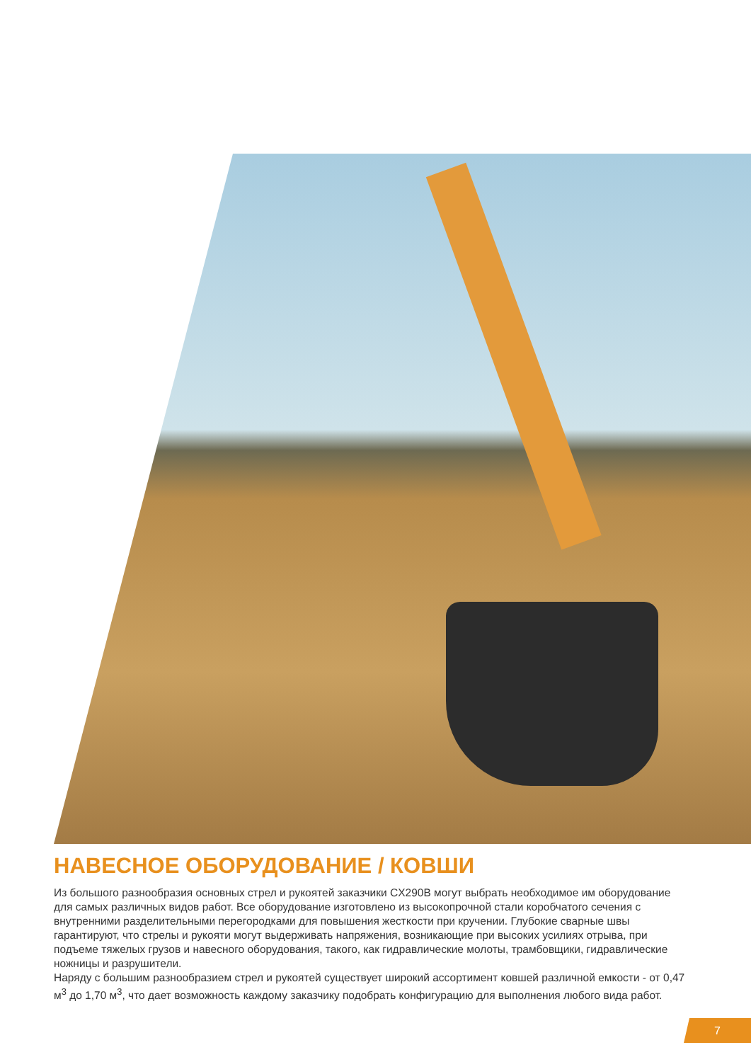НАВЕСНОЕ ОБОРУДОВАНИЕ / КОВШИ
Из большого разнообразия основных стрел и рукоятей заказчики CX290B могут выбрать необходимое им оборудование для самых различных видов работ. Все оборудование изготовлено из высокопрочной стали коробчатого сечения с внутренними разделительными перегородками для повышения жесткости при кручении. Глубокие сварные швы гарантируют, что стрелы и рукояти могут выдерживать напряжения, возникающие при высоких усилиях отрыва, при подъеме тяжелых грузов и навесного оборудования, такого, как гидравлические молоты, трамбовщики, гидравлические ножницы и разрушители.
Наряду с большим разнообразием стрел и рукоятей существует широкий ассортимент ковшей различной емкости - от 0,47 м<sup>3</sup> до 1,70 м<sup>3</sup>, что дает возможность каждому заказчику подобрать конфигурацию для выполнения любого вида работ.
7